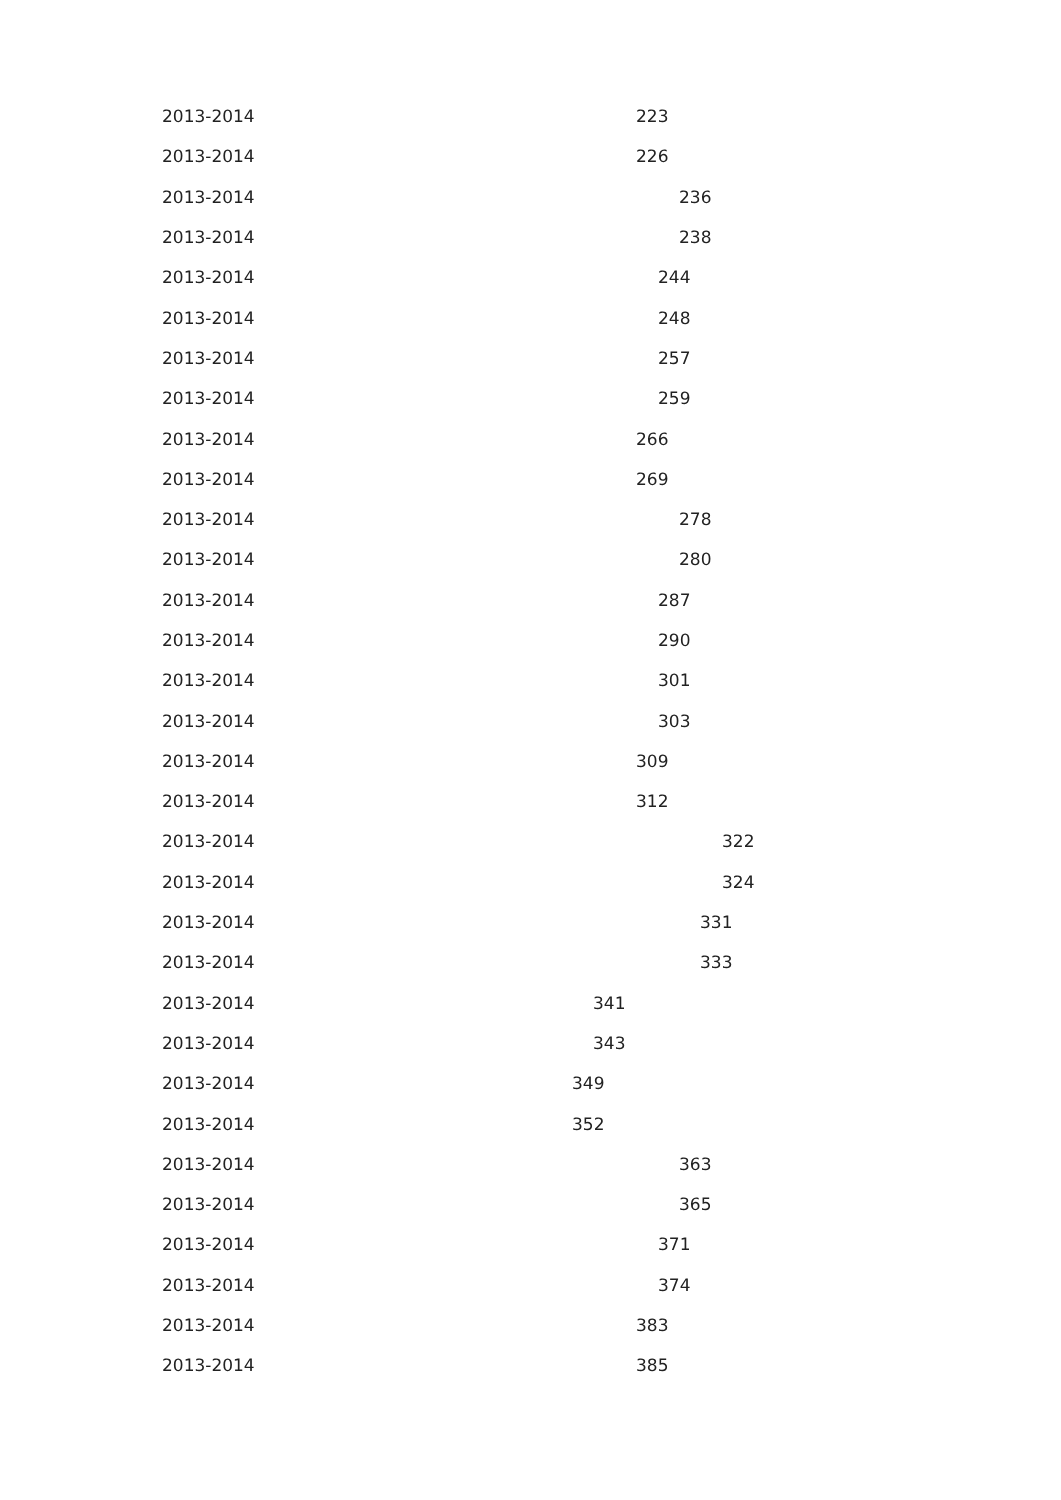2013-2014 223
2013-2014 226
2013-2014 236
2013-2014 238
2013-2014 244
2013-2014 248
2013-2014 257
2013-2014 259
2013-2014 266
2013-2014 269
2013-2014 278
2013-2014 280
2013-2014 287
2013-2014 290
2013-2014 301
2013-2014 303
2013-2014 309
2013-2014 312
2013-2014 322
2013-2014 324
2013-2014 331
2013-2014 333
2013-2014 341
2013-2014 343
2013-2014 349
2013-2014 352
2013-2014 363
2013-2014 365
2013-2014 371
2013-2014 374
2013-2014 383
2013-2014 385